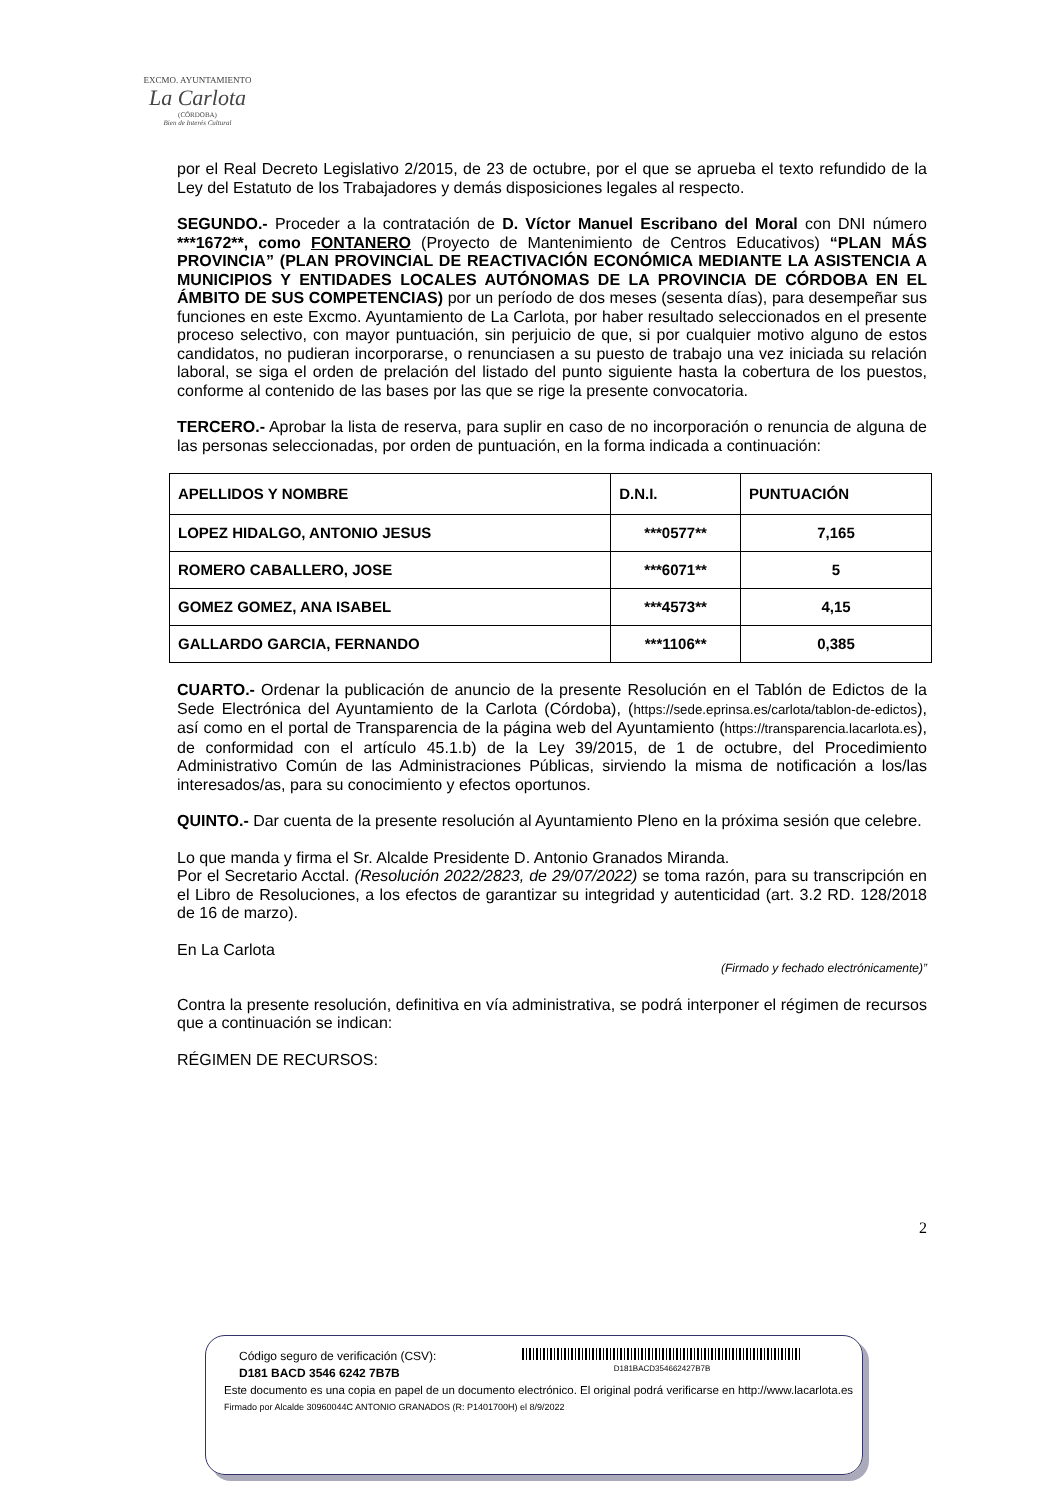EXCMO. AYUNTAMIENTO
La Carlota
(CÓRDOBA)
Bien de Interés Cultural
por el Real Decreto Legislativo 2/2015, de 23 de octubre, por el que se aprueba el texto refundido de la Ley del Estatuto de los Trabajadores y demás disposiciones legales al respecto.
SEGUNDO.- Proceder a la contratación de D. Víctor Manuel Escribano del Moral con DNI número ***1672**, como FONTANERO (Proyecto de Mantenimiento de Centros Educativos) “PLAN MÁS PROVINCIA” (PLAN PROVINCIAL DE REACTIVACIÓN ECONÓMICA MEDIANTE LA ASISTENCIA A MUNICIPIOS Y ENTIDADES LOCALES AUTÓNOMAS DE LA PROVINCIA DE CÓRDOBA EN EL ÁMBITO DE SUS COMPETENCIAS) por un período de dos meses (sesenta días), para desempeñar sus funciones en este Excmo. Ayuntamiento de La Carlota, por haber resultado seleccionados en el presente proceso selectivo, con mayor puntuación, sin perjuicio de que, si por cualquier motivo alguno de estos candidatos, no pudieran incorporarse, o renunciasen a su puesto de trabajo una vez iniciada su relación laboral, se siga el orden de prelación del listado del punto siguiente hasta la cobertura de los puestos, conforme al contenido de las bases por las que se rige la presente convocatoria.
TERCERO.- Aprobar la lista de reserva, para suplir en caso de no incorporación o renuncia de alguna de las personas seleccionadas, por orden de puntuación, en la forma indicada a continuación:
| APELLIDOS Y NOMBRE | D.N.I. | PUNTUACIÓN |
| --- | --- | --- |
| LOPEZ HIDALGO, ANTONIO JESUS | ***0577** | 7,165 |
| ROMERO CABALLERO, JOSE | ***6071** | 5 |
| GOMEZ GOMEZ, ANA ISABEL | ***4573** | 4,15 |
| GALLARDO GARCIA, FERNANDO | ***1106** | 0,385 |
CUARTO.- Ordenar la publicación de anuncio de la presente Resolución en el Tablón de Edictos de la Sede Electrónica del Ayuntamiento de la Carlota (Córdoba), (https://sede.eprinsa.es/carlota/tablon-de-edictos), así como en el portal de Transparencia de la página web del Ayuntamiento (https://transparencia.lacarlota.es), de conformidad con el artículo 45.1.b) de la Ley 39/2015, de 1 de octubre, del Procedimiento Administrativo Común de las Administraciones Públicas, sirviendo la misma de notificación a los/las interesados/as, para su conocimiento y efectos oportunos.
QUINTO.- Dar cuenta de la presente resolución al Ayuntamiento Pleno en la próxima sesión que celebre.
Lo que manda y firma el Sr. Alcalde Presidente D. Antonio Granados Miranda.
Por el Secretario Acctal. (Resolución 2022/2823, de 29/07/2022) se toma razón, para su transcripción en el Libro de Resoluciones, a los efectos de garantizar su integridad y autenticidad (art. 3.2 RD. 128/2018 de 16 de marzo).
En La Carlota
(Firmado y fechado electrónicamente)”
Contra la presente resolución, definitiva en vía administrativa, se podrá interponer el régimen de recursos que a continuación se indican:
RÉGIMEN DE RECURSOS:
2
Código seguro de verificación (CSV):
D181 BACD 3546 6242 7B7B
D181BACD354662427B7B
Este documento es una copia en papel de un documento electrónico. El original podrá verificarse en http://www.lacarlota.es
Firmado por Alcalde 30960044C ANTONIO GRANADOS (R: P1401700H) el 8/9/2022